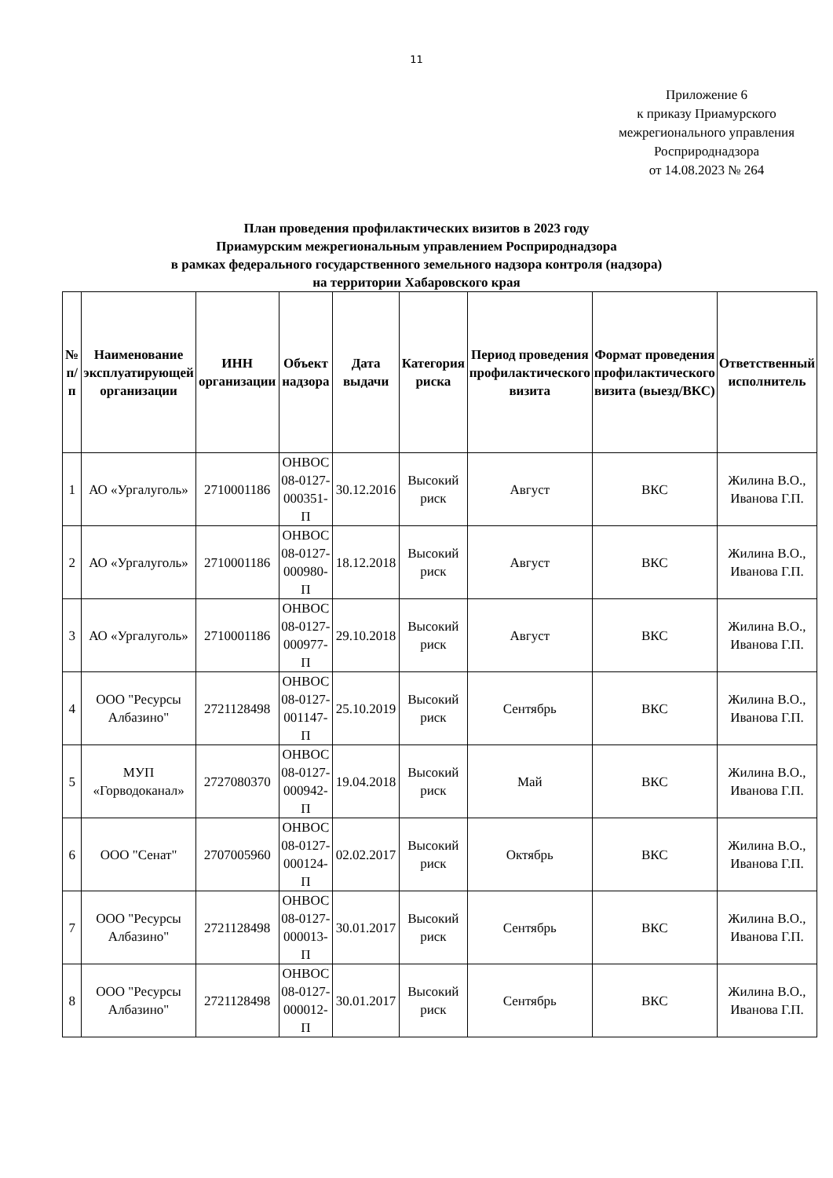11
Приложение 6
к приказу Приамурского межрегионального управления Росприроднадзора
от 14.08.2023 № 264
План проведения профилактических визитов в 2023 году
Приамурским межрегиональным управлением Росприроднадзора
в рамках федерального государственного земельного надзора контроля (надзора)
на территории Хабаровского края
| № п/п | Наименование эксплуатирующей организации | ИНН организации | Объект надзора | Дата выдачи | Категория риска | Период проведения профилактического визита | Формат проведения профилактического визита (выезд/ВКС) | Ответственный исполнитель |
| --- | --- | --- | --- | --- | --- | --- | --- | --- |
| 1 | АО «Ургалуголь» | 2710001186 | ОНВОС 08-0127-000351-П | 30.12.2016 | Высокий риск | Август | ВКС | Жилина В.О., Иванова Г.П. |
| 2 | АО «Ургалуголь» | 2710001186 | ОНВОС 08-0127-000980-П | 18.12.2018 | Высокий риск | Август | ВКС | Жилина В.О., Иванова Г.П. |
| 3 | АО «Ургалуголь» | 2710001186 | ОНВОС 08-0127-000977-П | 29.10.2018 | Высокий риск | Август | ВКС | Жилина В.О., Иванова Г.П. |
| 4 | ООО "Ресурсы Албазино" | 2721128498 | ОНВОС 08-0127-001147-П | 25.10.2019 | Высокий риск | Сентябрь | ВКС | Жилина В.О., Иванова Г.П. |
| 5 | МУП «Горводоканал» | 2727080370 | ОНВОС 08-0127-000942-П | 19.04.2018 | Высокий риск | Май | ВКС | Жилина В.О., Иванова Г.П. |
| 6 | ООО "Сенат" | 2707005960 | ОНВОС 08-0127-000124-П | 02.02.2017 | Высокий риск | Октябрь | ВКС | Жилина В.О., Иванова Г.П. |
| 7 | ООО "Ресурсы Албазино" | 2721128498 | ОНВОС 08-0127-000013-П | 30.01.2017 | Высокий риск | Сентябрь | ВКС | Жилина В.О., Иванова Г.П. |
| 8 | ООО "Ресурсы Албазино" | 2721128498 | ОНВОС 08-0127-000012-П | 30.01.2017 | Высокий риск | Сентябрь | ВКС | Жилина В.О., Иванова Г.П. |